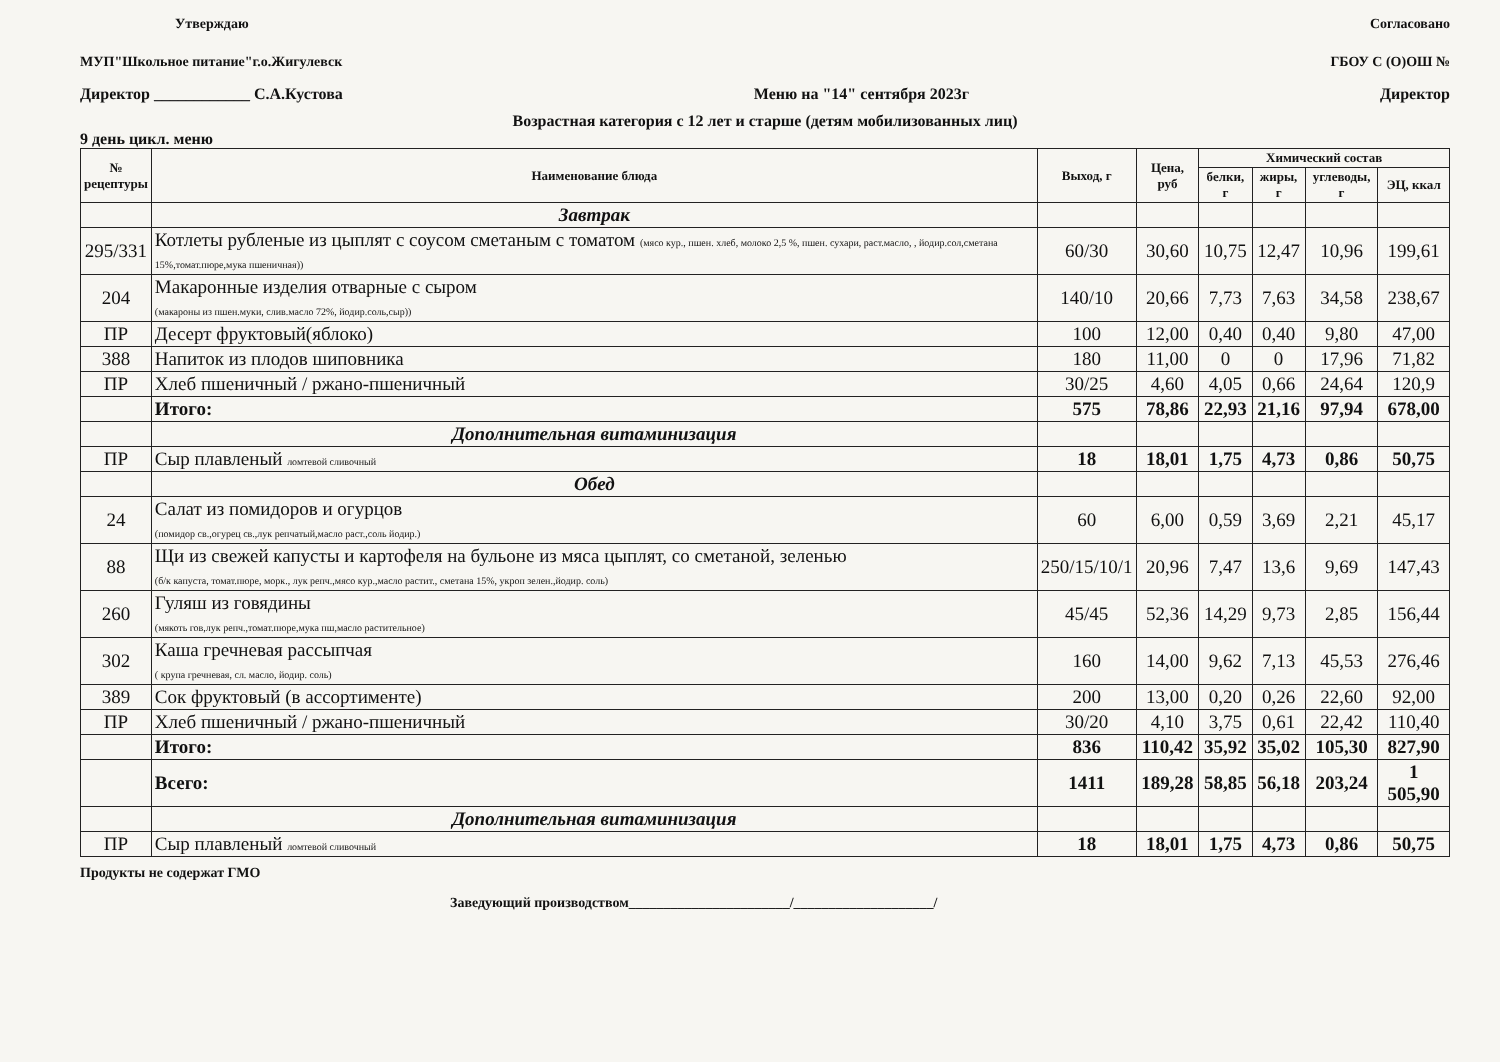Утверждаю Согласовано
МУП"Школьное питание"г.о.Жигулевск
ГБОУ С (О)ОШ №
Директор ____________ С.А.Кустова
Меню на "14" сентября 2023г Директор
Возрастная категория с 12 лет и старше (детям мобилизованных лиц)
9 день цикл. меню
| № рецептуры | Наименование блюда | Выход, г | Цена, руб | Химический состав | | | |
| --- | --- | --- | --- | --- | --- | --- | --- |
| | | | | белки, г | жиры, г | углеводы, г | ЭЦ, ккал |
| | Завтрак | | | | | | |
| 295/331 | Котлеты рубленые из цыплят с соусом сметаным с томатом (мясо кур., пшен. хлеб, молоко 2,5 %, пшен. сухари, раст.масло, , йодир.сол,сметана 15%,томат.пюре,мука пшеничная)) | 60/30 | 30,60 | 10,75 | 12,47 | 10,96 | 199,61 |
| 204 | Макаронные изделия отварные с сыром (макароны из пшен.муки, слив.масло 72%, йодир.соль,сыр)) | 140/10 | 20,66 | 7,73 | 7,63 | 34,58 | 238,67 |
| ПР | Десерт фруктовый(яблоко) | 100 | 12,00 | 0,40 | 0,40 | 9,80 | 47,00 |
| 388 | Напиток из плодов шиповника | 180 | 11,00 | 0 | 0 | 17,96 | 71,82 |
| ПР | Хлеб пшеничный / ржано-пшеничный | 30/25 | 4,60 | 4,05 | 0,66 | 24,64 | 120,9 |
| | Итого: | 575 | 78,86 | 22,93 | 21,16 | 97,94 | 678,00 |
| | Дополнительная витаминизация | | | | | | |
| ПР | Сыр плавленый ломтевой сливочный | 18 | 18,01 | 1,75 | 4,73 | 0,86 | 50,75 |
| | Обед | | | | | | |
| 24 | Салат из помидоров и огурцов (помидор св.,огурец св.,лук репчатый,масло раст.,соль йодир.) | 60 | 6,00 | 0,59 | 3,69 | 2,21 | 45,17 |
| 88 | Щи из свежей капусты и картофеля на бульоне из мяса цыплят, со сметаной, зеленью (б/к капуста, томат.пюре, морк., лук репч.,мясо кур.,масло растит., сметана 15%, укроп зелен.,йодир. соль) | 250/15/10/1 | 20,96 | 7,47 | 13,6 | 9,69 | 147,43 |
| 260 | Гуляш из говядины (мякоть гов,лук репч.,томат.пюре,мука пш,масло растительное) | 45/45 | 52,36 | 14,29 | 9,73 | 2,85 | 156,44 |
| 302 | Каша гречневая рассыпчая ( крупа гречневая, сл. масло, йодир. соль) | 160 | 14,00 | 9,62 | 7,13 | 45,53 | 276,46 |
| 389 | Сок фруктовый (в ассортименте) | 200 | 13,00 | 0,20 | 0,26 | 22,60 | 92,00 |
| ПР | Хлеб пшеничный / ржано-пшеничный | 30/20 | 4,10 | 3,75 | 0,61 | 22,42 | 110,40 |
| | Итого: | 836 | 110,42 | 35,92 | 35,02 | 105,30 | 827,90 |
| | Всего: | 1411 | 189,28 | 58,85 | 56,18 | 203,24 | 1 505,90 |
| | Дополнительная витаминизация | | | | | | |
| ПР | Сыр плавленый ломтевой сливочный | 18 | 18,01 | 1,75 | 4,73 | 0,86 | 50,75 |
Продукты не содержат ГМО
Заведующий производством_______________________/____________________/